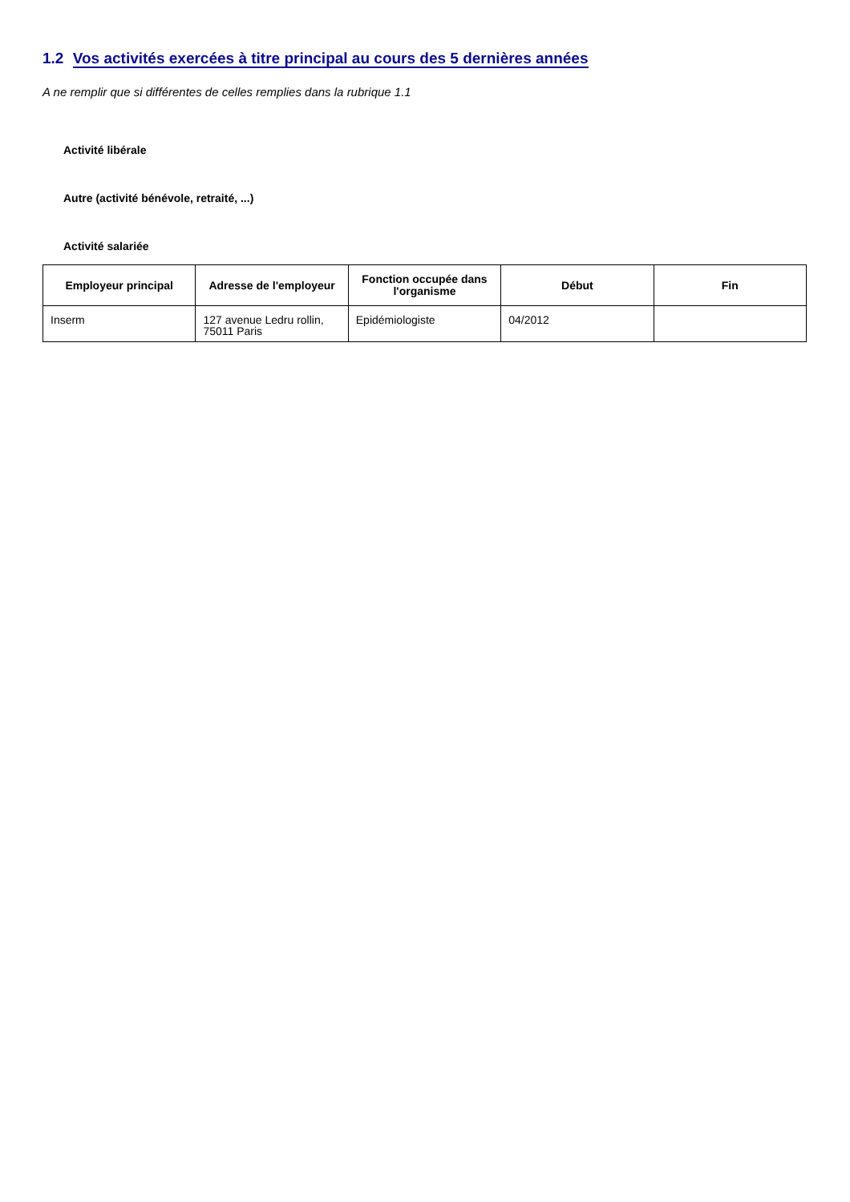1.2 Vos activités exercées à titre principal au cours des 5 dernières années
A ne remplir que si différentes de celles remplies dans la rubrique 1.1
Activité libérale
Autre (activité bénévole, retraité, ...)
Activité salariée
| Employeur principal | Adresse de l'employeur | Fonction occupée dans l'organisme | Début | Fin |
| --- | --- | --- | --- | --- |
| Inserm | 127 avenue Ledru rollin, 75011 Paris | Epidémiologiste | 04/2012 | |